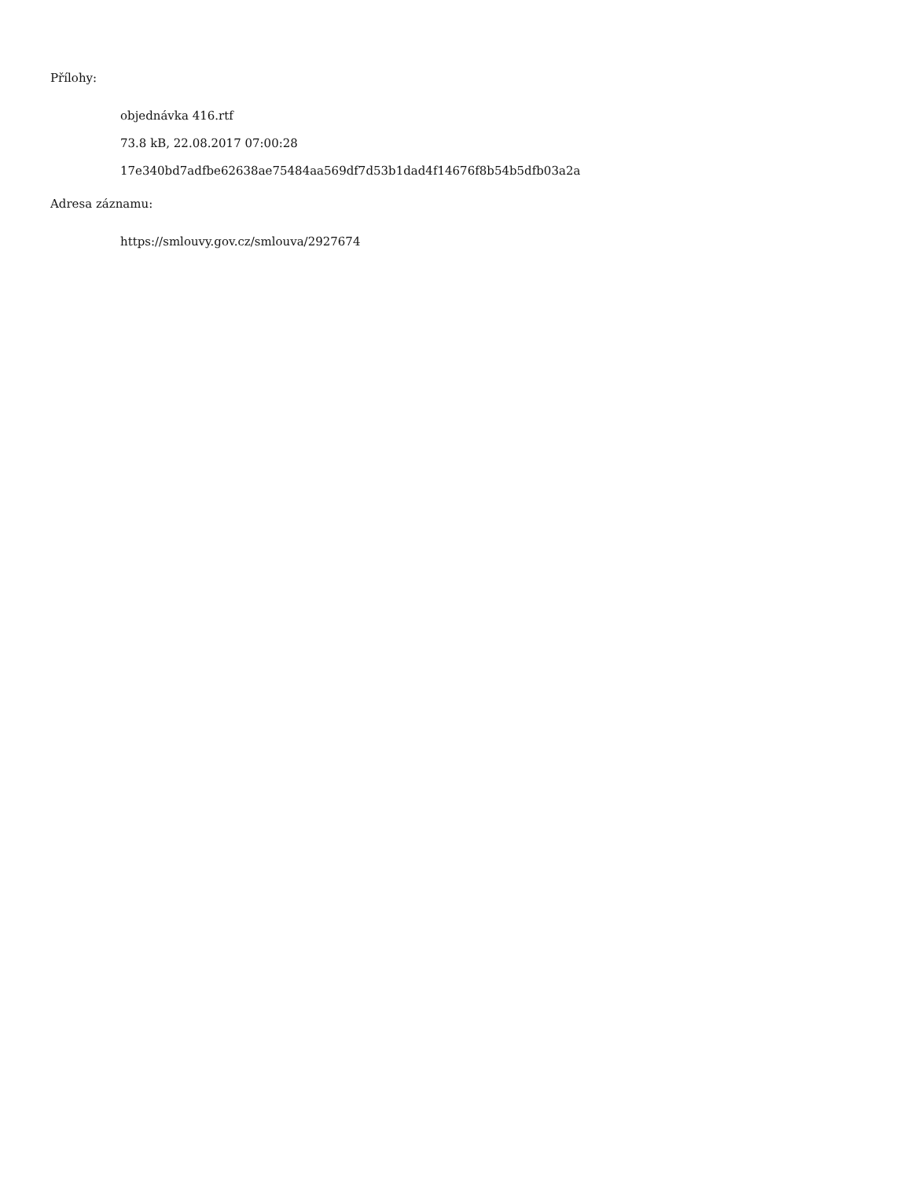Přílohy:
objednávka 416.rtf
73.8 kB, 22.08.2017 07:00:28
17e340bd7adfbe62638ae75484aa569df7d53b1dad4f14676f8b54b5dfb03a2a
Adresa záznamu:
https://smlouvy.gov.cz/smlouva/2927674